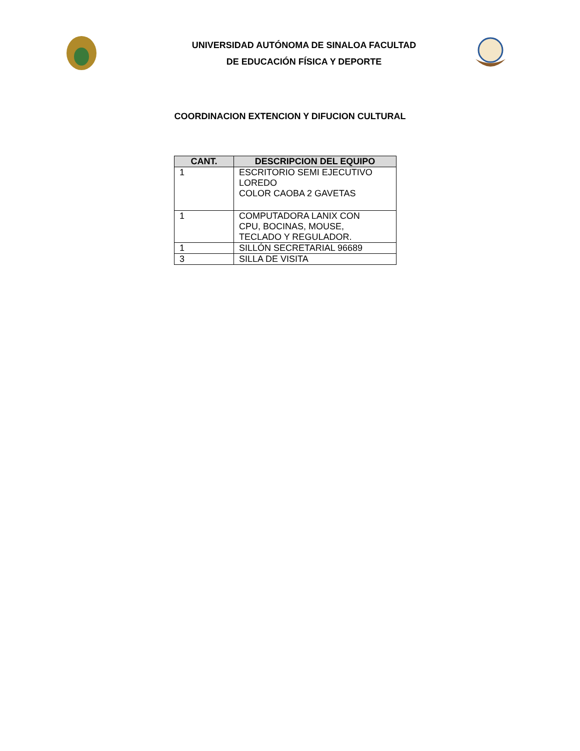UNIVERSIDAD AUTÓNOMA DE SINALOA FACULTAD
DE EDUCACIÓN FÍSICA Y DEPORTE
COORDINACION EXTENCION Y DIFUCION CULTURAL
| CANT. | DESCRIPCION DEL EQUIPO |
| --- | --- |
| 1 | ESCRITORIO SEMI EJECUTIVO LOREDO COLOR CAOBA 2 GAVETAS |
| 1 | COMPUTADORA LANIX CON CPU, BOCINAS, MOUSE, TECLADO Y REGULADOR. |
| 1 | SILLÓN SECRETARIAL 96689 |
| 3 | SILLA DE VISITA |